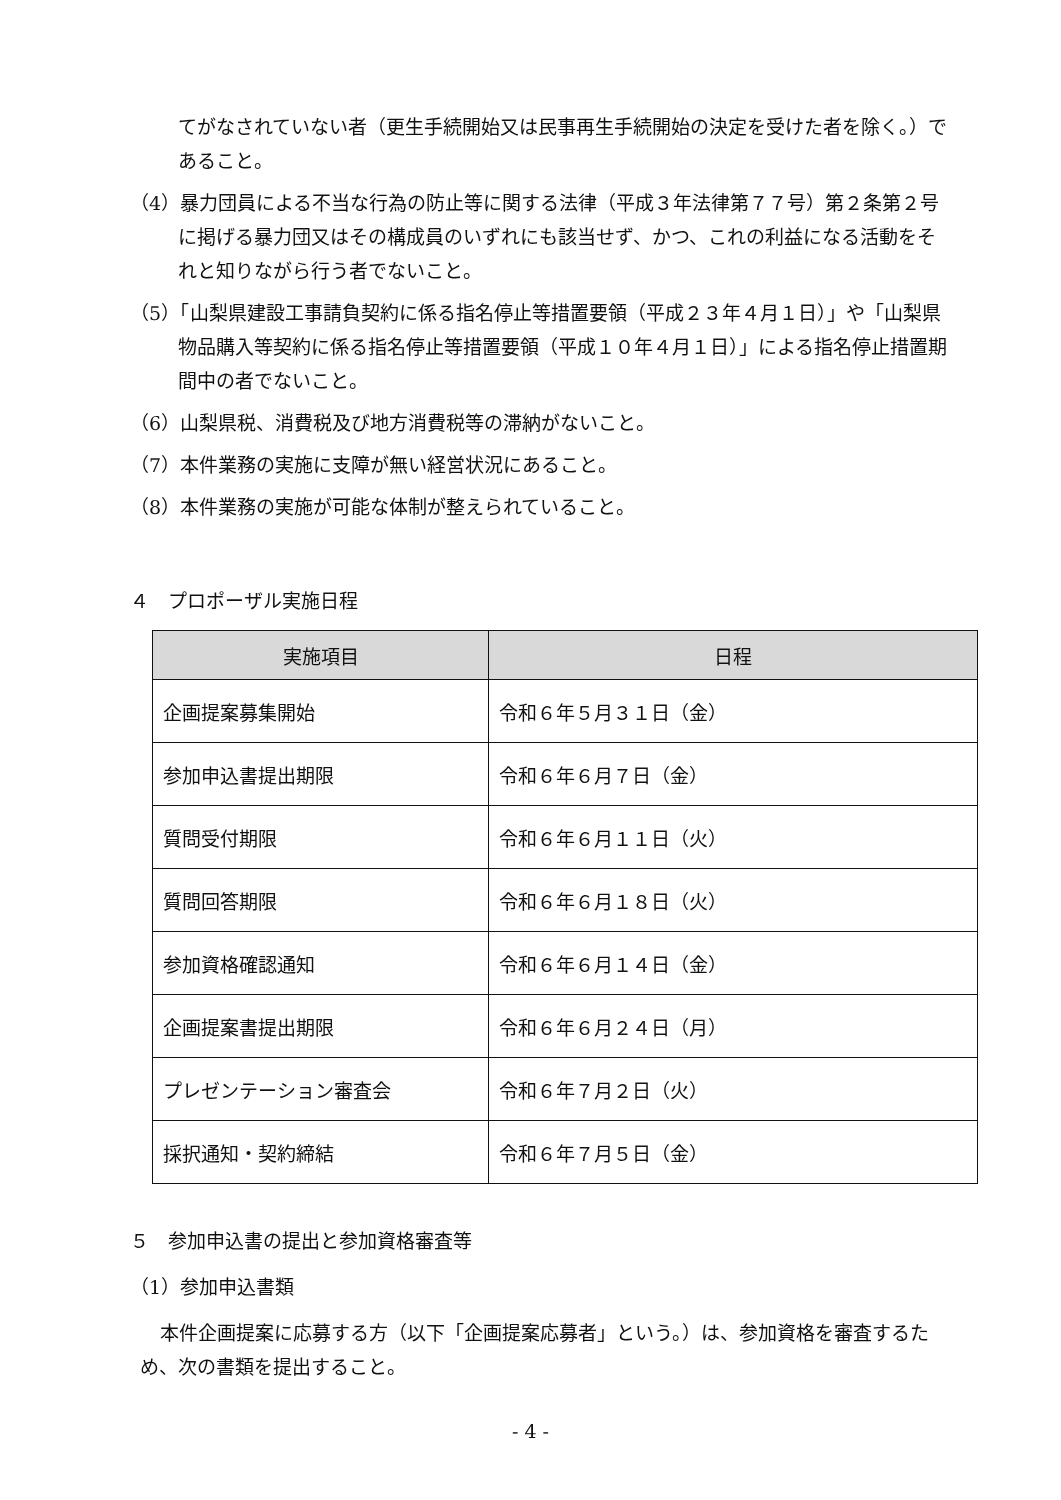てがなされていない者（更生手続開始又は民事再生手続開始の決定を受けた者を除く。）であること。
（4）暴力団員による不当な行為の防止等に関する法律（平成３年法律第７７号）第２条第２号に掲げる暴力団又はその構成員のいずれにも該当せず、かつ、これの利益になる活動をそれと知りながら行う者でないこと。
（5）「山梨県建設工事請負契約に係る指名停止等措置要領（平成２３年４月１日）」や「山梨県物品購入等契約に係る指名停止等措置要領（平成１０年４月１日）」による指名停止措置期間中の者でないこと。
（6）山梨県税、消費税及び地方消費税等の滞納がないこと。
（7）本件業務の実施に支障が無い経営状況にあること。
（8）本件業務の実施が可能な体制が整えられていること。
４　プロポーザル実施日程
| 実施項目 | 日程 |
| --- | --- |
| 企画提案募集開始 | 令和６年５月３１日（金） |
| 参加申込書提出期限 | 令和６年６月７日（金） |
| 質問受付期限 | 令和６年６月１１日（火） |
| 質問回答期限 | 令和６年６月１８日（火） |
| 参加資格確認通知 | 令和６年６月１４日（金） |
| 企画提案書提出期限 | 令和６年６月２４日（月） |
| プレゼンテーション審査会 | 令和６年７月２日（火） |
| 採択通知・契約締結 | 令和６年７月５日（金） |
５　参加申込書の提出と参加資格審査等
（1）参加申込書類
本件企画提案に応募する方（以下「企画提案応募者」という。）は、参加資格を審査するため、次の書類を提出すること。
- 4 -